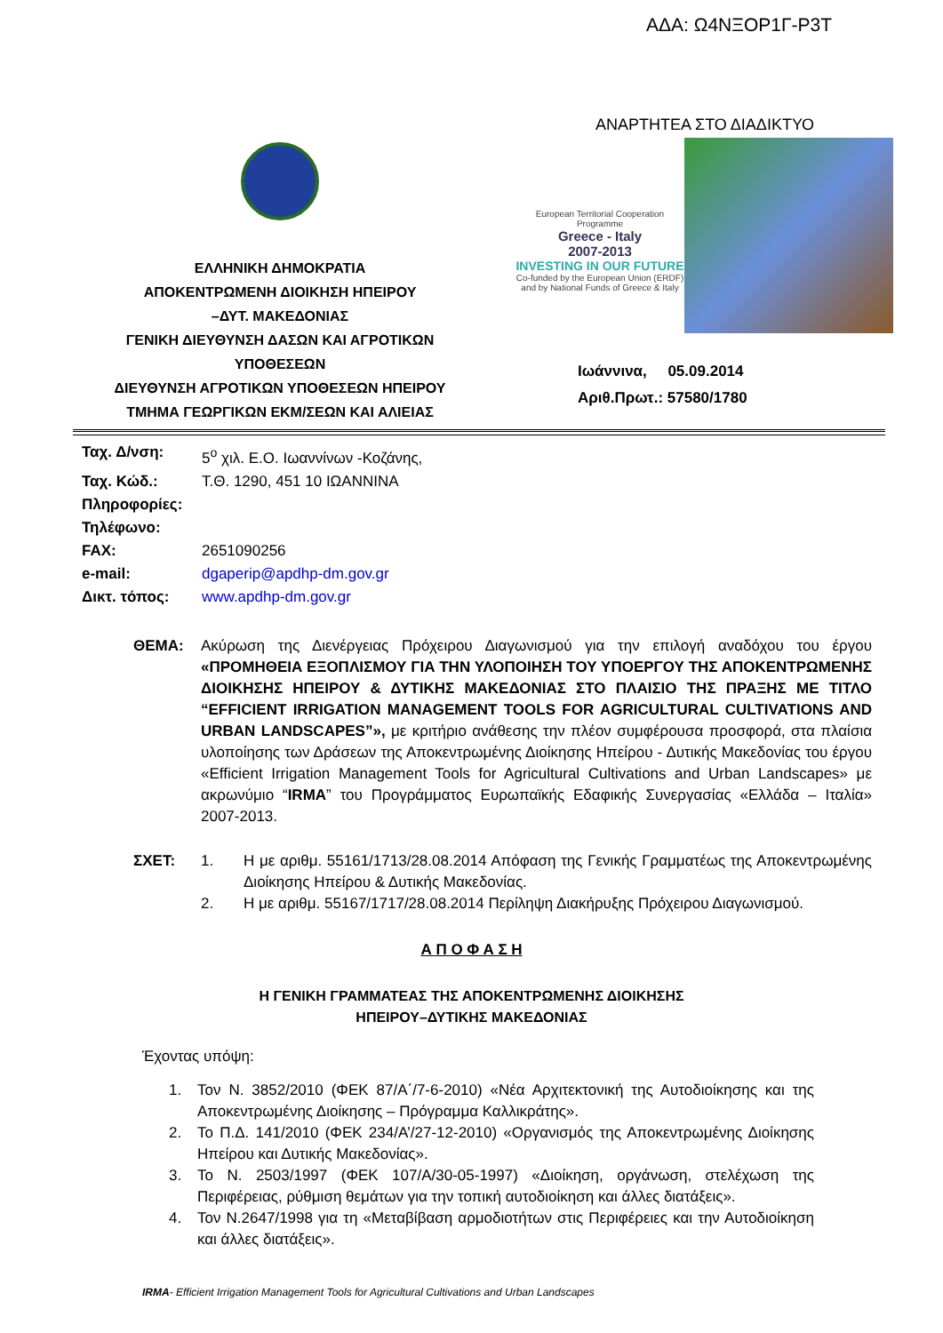ΑΔΑ: Ω4ΝΞΟΡ1Γ-Ρ3Τ
ΕΛΛΗΝΙΚΗ ΔΗΜΟΚΡΑΤΙΑ
ΑΠΟΚΕΝΤΡΩΜΕΝΗ ΔΙΟΙΚΗΣΗ ΗΠΕΙΡΟΥ
–ΔΥΤ. ΜΑΚΕΔΟΝΙΑΣ
ΓΕΝΙΚΗ ΔΙΕΥΘΥΝΣΗ ΔΑΣΩΝ ΚΑΙ ΑΓΡΟΤΙΚΩΝ
ΥΠΟΘΕΣΕΩΝ
ΔΙΕΥΘΥΝΣΗ ΑΓΡΟΤΙΚΩΝ ΥΠΟΘΕΣΕΩΝ ΗΠΕΙΡΟΥ
ΤΜΗΜΑ ΓΕΩΡΓΙΚΩΝ ΕΚΜ/ΣΕΩΝ ΚΑΙ ΑΛΙΕΙΑΣ
ΑΝΑΡΤΗΤΕΑ ΣΤΟ ΔΙΑΔΙΚΤΥΟ
European Territorial Cooperation Programme
Greece - Italy
2007-2013
INVESTING IN OUR FUTURE
Co-funded by the European Union (ERDF) and by National Funds of Greece & Italy
Ιωάννινα, 05.09.2014
Αριθ.Πρωτ.: 57580/1780
Ταχ. Δ/νση: 5<sup>ο</sup> χιλ. Ε.Ο. Ιωαννίνων -Κοζάνης,
Ταχ. Κώδ.: Τ.Θ. 1290, 451 10 ΙΩΑΝΝΙΝΑ
Πληροφορίες:
Τηλέφωνο:
FAX: 2651090256
e-mail: dgaperip@apdhp-dm.gov.gr
Δικτ. τόπος: www.apdhp-dm.gov.gr
ΘΕΜΑ: Ακύρωση της Διενέργειας Πρόχειρου Διαγωνισμού για την επιλογή αναδόχου του έργου «ΠΡΟΜΗΘΕΙΑ ΕΞΟΠΛΙΣΜΟΥ ΓΙΑ ΤΗΝ ΥΛΟΠΟΙΗΣΗ ΤΟΥ ΥΠΟΕΡΓΟΥ ΤΗΣ ΑΠΟΚΕΝΤΡΩΜΕΝΗΣ ΔΙΟΙΚΗΣΗΣ ΗΠΕΙΡΟΥ & ΔΥΤΙΚΗΣ ΜΑΚΕΔΟΝΙΑΣ ΣΤΟ ΠΛΑΙΣΙΟ ΤΗΣ ΠΡΑΞΗΣ ΜΕ ΤΙΤΛΟ “EFFICIENT IRRIGATION MANAGEMENT TOOLS FOR AGRICULTURAL CULTIVATIONS AND URBAN LANDSCAPES”», με κριτήριο ανάθεσης την πλέον συμφέρουσα προσφορά, στα πλαίσια υλοποίησης των Δράσεων της Αποκεντρωμένης Διοίκησης Ηπείρου - Δυτικής Μακεδονίας του έργου «Efficient Irrigation Management Tools for Agricultural Cultivations and Urban Landscapes» με ακρωνύμιο “IRMA” του Προγράμματος Ευρωπαϊκής Εδαφικής Συνεργασίας «Ελλάδα – Ιταλία» 2007-2013.
ΣΧΕΤ: 1. Η με αριθμ. 55161/1713/28.08.2014 Απόφαση της Γενικής Γραμματέως της Αποκεντρωμένης Διοίκησης Ηπείρου & Δυτικής Μακεδονίας.
2. Η με αριθμ. 55167/1717/28.08.2014 Περίληψη Διακήρυξης Πρόχειρου Διαγωνισμού.
Α Π Ο Φ Α Σ Η
Η ΓΕΝΙΚΗ ΓΡΑΜΜΑΤΕΑΣ ΤΗΣ ΑΠΟΚΕΝΤΡΩΜΕΝΗΣ ΔΙΟΙΚΗΣΗΣ
ΗΠΕΙΡΟΥ–ΔΥΤΙΚΗΣ ΜΑΚΕΔΟΝΙΑΣ
Έχοντας υπόψη:
1. Τον Ν. 3852/2010 (ΦΕΚ 87/Α΄/7-6-2010) «Νέα Αρχιτεκτονική της Αυτοδιοίκησης και της Αποκεντρωμένης Διοίκησης – Πρόγραμμα Καλλικράτης».
2. Το Π.Δ. 141/2010 (ΦΕΚ 234/Α’/27-12-2010) «Οργανισμός της Αποκεντρωμένης Διοίκησης Ηπείρου και Δυτικής Μακεδονίας».
3. Το Ν. 2503/1997 (ΦΕΚ 107/Α/30-05-1997) «Διοίκηση, οργάνωση, στελέχωση της Περιφέρειας, ρύθμιση θεμάτων για την τοπική αυτοδιοίκηση και άλλες διατάξεις».
4. Τον Ν.2647/1998 για τη «Μεταβίβαση αρμοδιοτήτων στις Περιφέρειες και την Αυτοδιοίκηση και άλλες διατάξεις».
IRMA- Efficient Irrigation Management Tools for Agricultural Cultivations and Urban Landscapes